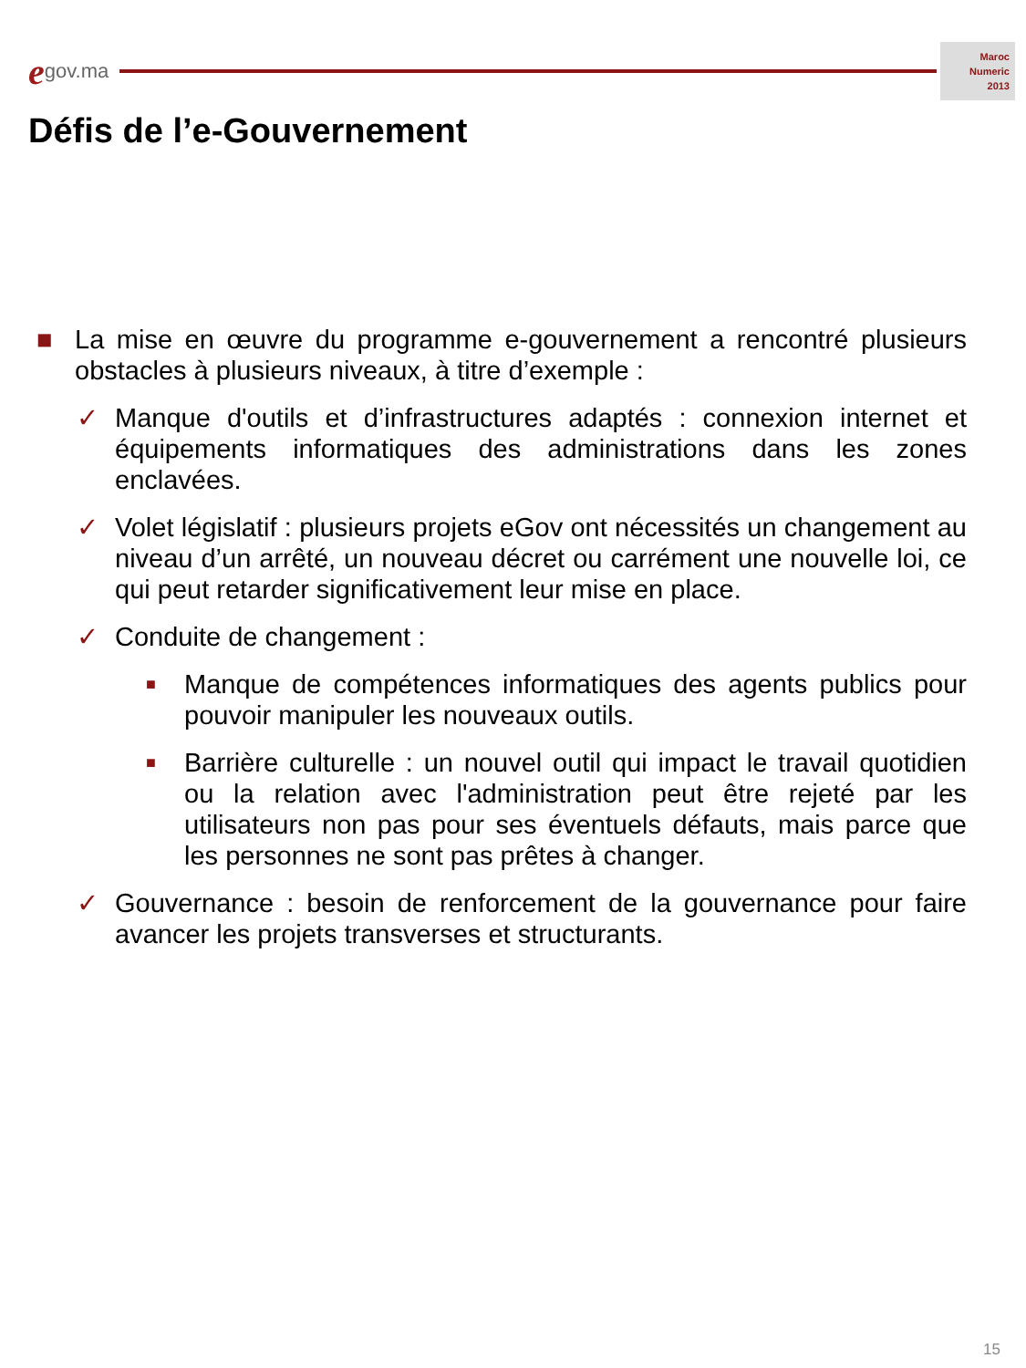egov.ma
Maroc
Numeric
2013
Défis de l’e-Gouvernement
■ La mise en œuvre du programme e-gouvernement a rencontré plusieurs obstacles à plusieurs niveaux, à titre d’exemple :
✓ Manque d'outils et d’infrastructures adaptés : connexion internet et équipements informatiques des administrations dans les zones enclavées.
✓ Volet législatif : plusieurs projets eGov ont nécessités un changement au niveau d’un arrêté, un nouveau décret ou carrément une nouvelle loi, ce qui peut retarder significativement leur mise en place.
✓ Conduite de changement :
■ Manque de compétences informatiques des agents publics pour pouvoir manipuler les nouveaux outils.
■ Barrière culturelle : un nouvel outil qui impact le travail quotidien ou la relation avec l'administration peut être rejeté par les utilisateurs non pas pour ses éventuels défauts, mais parce que les personnes ne sont pas prêtes à changer.
✓ Gouvernance : besoin de renforcement de la gouvernance pour faire avancer les projets transverses et structurants.
15